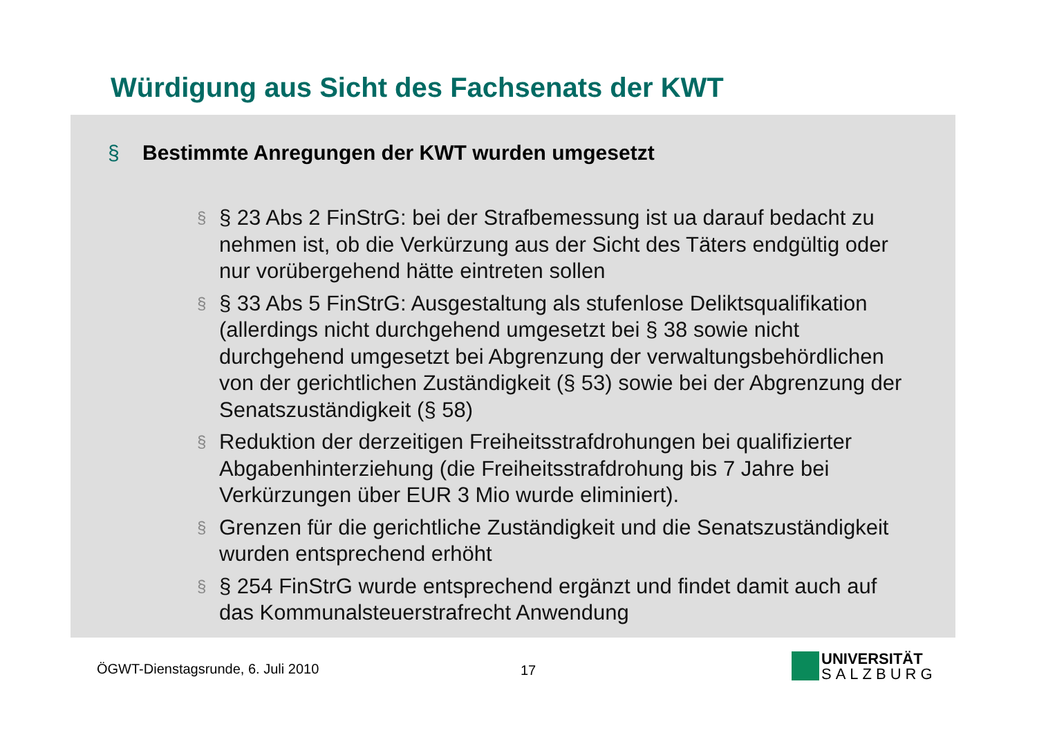Würdigung aus Sicht des Fachsenats der KWT
§ Bestimmte Anregungen der KWT wurden umgesetzt
§ § 23 Abs 2 FinStrG: bei der Strafbemessung ist ua darauf bedacht zu nehmen ist, ob die Verkürzung aus der Sicht des Täters endgültig oder nur vorübergehend hätte eintreten sollen
§ § 33 Abs 5 FinStrG: Ausgestaltung als stufenlose Deliktsqualifikation (allerdings nicht durchgehend umgesetzt bei § 38 sowie nicht durchgehend umgesetzt bei Abgrenzung der verwaltungsbehördlichen von der gerichtlichen Zuständigkeit (§ 53) sowie bei der Abgrenzung der Senatszuständigkeit (§ 58)
§ Reduktion der derzeitigen Freiheitsstrafdrohungen bei qualifizierter Abgabenhinterziehung (die Freiheitsstrafdrohung bis 7 Jahre bei Verkürzungen über EUR 3 Mio wurde eliminiert).
§ Grenzen für die gerichtliche Zuständigkeit und die Senatszuständigkeit wurden entsprechend erhöht
§ § 254 FinStrG wurde entsprechend ergänzt und findet damit auch auf das Kommunalsteuerstrafrecht Anwendung
ÖGWT-Dienstagsrunde, 6. Juli 2010
17
UNIVERSITÄT
SALZBURG